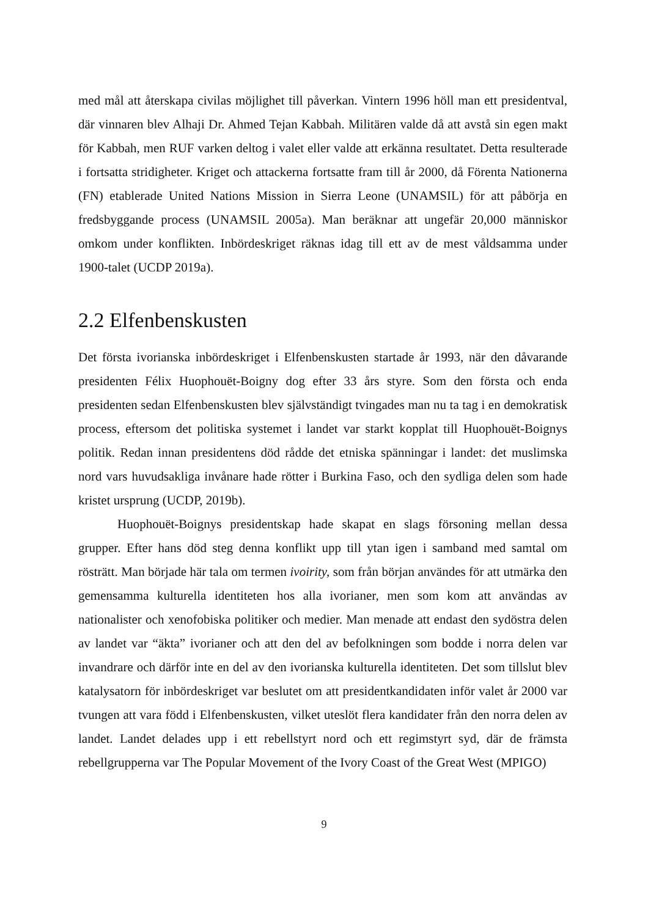med mål att återskapa civilas möjlighet till påverkan. Vintern 1996 höll man ett presidentval, där vinnaren blev Alhaji Dr. Ahmed Tejan Kabbah. Militären valde då att avstå sin egen makt för Kabbah, men RUF varken deltog i valet eller valde att erkänna resultatet. Detta resulterade i fortsatta stridigheter. Kriget och attackerna fortsatte fram till år 2000, då Förenta Nationerna (FN) etablerade United Nations Mission in Sierra Leone (UNAMSIL) för att påbörja en fredsbyggande process (UNAMSIL 2005a). Man beräknar att ungefär 20,000 människor omkom under konflikten. Inbördeskriget räknas idag till ett av de mest våldsamma under 1900-talet (UCDP 2019a).
2.2 Elfenbenskusten
Det första ivorianska inbördeskriget i Elfenbenskusten startade år 1993, när den dåvarande presidenten Félix Huophouët-Boigny dog efter 33 års styre. Som den första och enda presidenten sedan Elfenbenskusten blev självständigt tvingades man nu ta tag i en demokratisk process, eftersom det politiska systemet i landet var starkt kopplat till Huophouët-Boignys politik. Redan innan presidentens död rådde det etniska spänningar i landet: det muslimska nord vars huvudsakliga invånare hade rötter i Burkina Faso, och den sydliga delen som hade kristet ursprung (UCDP, 2019b).
Huophouët-Boignys presidentskap hade skapat en slags försoning mellan dessa grupper. Efter hans död steg denna konflikt upp till ytan igen i samband med samtal om rösträtt. Man började här tala om termen ivoirity, som från början användes för att utmärka den gemensamma kulturella identiteten hos alla ivorianer, men som kom att användas av nationalister och xenofobiska politiker och medier. Man menade att endast den sydöstra delen av landet var “äkta” ivorianer och att den del av befolkningen som bodde i norra delen var invandrare och därför inte en del av den ivorianska kulturella identiteten. Det som tillslut blev katalysatorn för inbördeskriget var beslutet om att presidentkandidaten inför valet år 2000 var tvungen att vara född i Elfenbenskusten, vilket uteslöt flera kandidater från den norra delen av landet. Landet delades upp i ett rebellstyrt nord och ett regimstyrt syd, där de främsta rebellgrupperna var The Popular Movement of the Ivory Coast of the Great West (MPIGO)
9